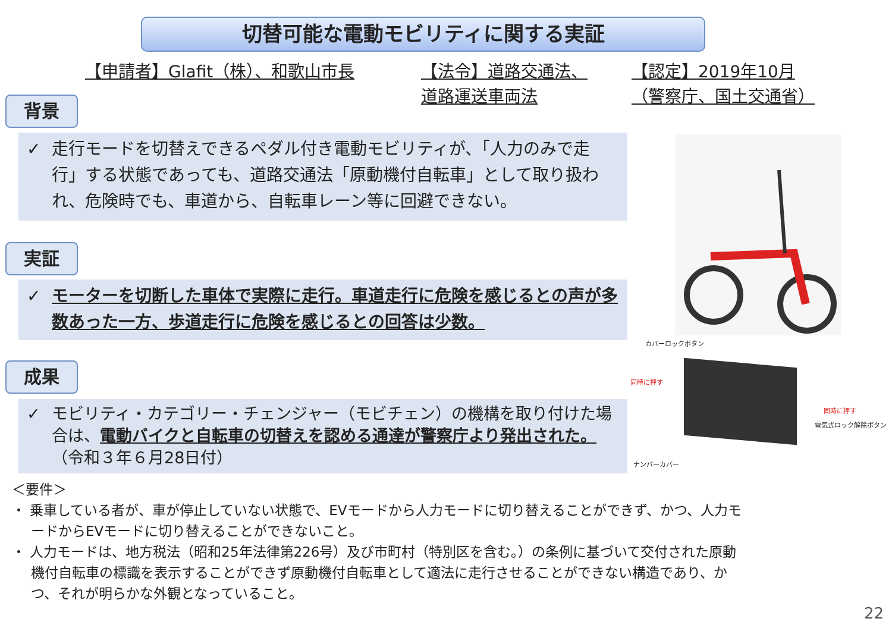切替可能な電動モビリティに関する実証
【申請者】Glafit（株）、和歌山市長
【法令】道路交通法、
道路運送車両法
【認定】2019年10月
（警察庁、国土交通省）
背景
✓ 走行モードを切替えできるペダル付き電動モビリティが、「人力のみで走行」する状態であっても、道路交通法「原動機付自転車」として取り扱われ、危険時でも、車道から、自転車レーン等に回避できない。
実証
✓ モーターを切断した車体で実際に走行。車道走行に危険を感じるとの声が多数あった一方、歩道走行に危険を感じるとの回答は少数。
成果
✓ モビリティ・カテゴリー・チェンジャー（モビチェン）の機構を取り付けた場合は、電動バイクと自転車の切替えを認める通達が警察庁より発出された。（令和３年６月28日付）
カバーロックボタン
同時に押す
同時に押す
電気式ロック解除ボタン
ナンバーカバー
＜要件＞
・ 乗車している者が、車が停止していない状態で、EVモードから人力モードに切り替えることができず、かつ、人力モードからEVモードに切り替えることができないこと。
・ 人力モードは、地方税法（昭和25年法律第226号）及び市町村（特別区を含む。）の条例に基づいて交付された原動機付自転車の標識を表示することができず原動機付自転車として適法に走行させることができない構造であり、かつ、それが明らかな外観となっていること。
22